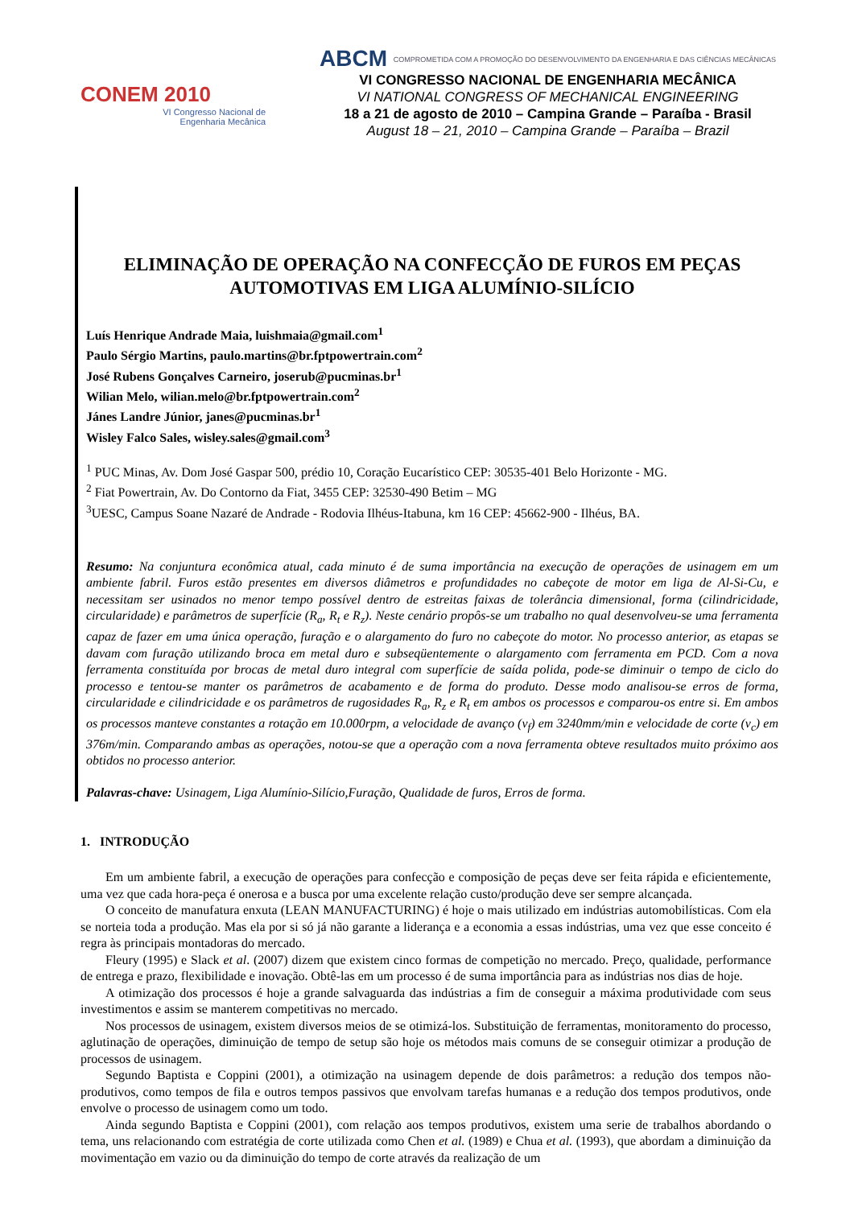CONEM 2010
VI Congresso Nacional de
Engenharia Mecânica
ABCM COMPROMETIDA COM A PROMOÇÃO DO DESENVOLVIMENTO DA ENGENHARIA E DAS CIÊNCIAS MECÂNICAS
VI CONGRESSO NACIONAL DE ENGENHARIA MECÂNICA
VI NATIONAL CONGRESS OF MECHANICAL ENGINEERING
18 a 21 de agosto de 2010 – Campina Grande – Paraíba - Brasil
August 18 – 21, 2010 – Campina Grande – Paraíba – Brazil
ELIMINAÇÃO DE OPERAÇÃO NA CONFECÇÃO DE FUROS EM PEÇAS AUTOMOTIVAS EM LIGA ALUMÍNIO-SILÍCIO
Luís Henrique Andrade Maia, luishmaia@gmail.com<sup>1</sup>
Paulo Sérgio Martins, paulo.martins@br.fptpowertrain.com<sup>2</sup>
José Rubens Gonçalves Carneiro, joserub@pucminas.br<sup>1</sup>
Wilian Melo, wilian.melo@br.fptpowertrain.com<sup>2</sup>
Jánes Landre Júnior, janes@pucminas.br<sup>1</sup>
Wisley Falco Sales, wisley.sales@gmail.com<sup>3</sup>
<sup>1</sup> PUC Minas, Av. Dom José Gaspar 500, prédio 10, Coração Eucarístico CEP: 30535-401 Belo Horizonte - MG.
<sup>2</sup> Fiat Powertrain, Av. Do Contorno da Fiat, 3455 CEP: 32530-490 Betim – MG
<sup>3</sup> UESC, Campus Soane Nazaré de Andrade - Rodovia Ilhéus-Itabuna, km 16 CEP: 45662-900 - Ilhéus, BA.
Resumo: Na conjuntura econômica atual, cada minuto é de suma importância na execução de operações de usinagem em um ambiente fabril. Furos estão presentes em diversos diâmetros e profundidades no cabeçote de motor em liga de Al-Si-Cu, e necessitam ser usinados no menor tempo possível dentro de estreitas faixas de tolerância dimensional, forma (cilindricidade, circularidade) e parâmetros de superfície (R<sub>a</sub>, R<sub>t</sub> e R<sub>z</sub>). Neste cenário propôs-se um trabalho no qual desenvolveu-se uma ferramenta capaz de fazer em uma única operação, furação e o alargamento do furo no cabeçote do motor. No processo anterior, as etapas se davam com furação utilizando broca em metal duro e subseqüentemente o alargamento com ferramenta em PCD. Com a nova ferramenta constituída por brocas de metal duro integral com superfície de saída polida, pode-se diminuir o tempo de ciclo do processo e tentou-se manter os parâmetros de acabamento e de forma do produto. Desse modo analisou-se erros de forma, circularidade e cilindricidade e os parâmetros de rugosidades R<sub>a</sub>, R<sub>z</sub> e R<sub>t</sub> em ambos os processos e comparou-os entre si. Em ambos os processos manteve constantes a rotação em 10.000rpm, a velocidade de avanço (v<sub>f</sub>) em 3240mm/min e velocidade de corte (v<sub>c</sub>) em 376m/min. Comparando ambas as operações, notou-se que a operação com a nova ferramenta obteve resultados muito próximo aos obtidos no processo anterior.
Palavras-chave: Usinagem, Liga Alumínio-Silício,Furação, Qualidade de furos, Erros de forma.
1. INTRODUÇÃO
Em um ambiente fabril, a execução de operações para confecção e composição de peças deve ser feita rápida e eficientemente, uma vez que cada hora-peça é onerosa e a busca por uma excelente relação custo/produção deve ser sempre alcançada.
O conceito de manufatura enxuta (LEAN MANUFACTURING) é hoje o mais utilizado em indústrias automobilísticas. Com ela se norteia toda a produção. Mas ela por si só já não garante a liderança e a economia a essas indústrias, uma vez que esse conceito é regra às principais montadoras do mercado.
Fleury (1995) e Slack et al. (2007) dizem que existem cinco formas de competição no mercado. Preço, qualidade, performance de entrega e prazo, flexibilidade e inovação. Obtê-las em um processo é de suma importância para as indústrias nos dias de hoje.
A otimização dos processos é hoje a grande salvaguarda das indústrias a fim de conseguir a máxima produtividade com seus investimentos e assim se manterem competitivas no mercado.
Nos processos de usinagem, existem diversos meios de se otimizá-los. Substituição de ferramentas, monitoramento do processo, aglutinação de operações, diminuição de tempo de setup são hoje os métodos mais comuns de se conseguir otimizar a produção de processos de usinagem.
Segundo Baptista e Coppini (2001), a otimização na usinagem depende de dois parâmetros: a redução dos tempos não-produtivos, como tempos de fila e outros tempos passivos que envolvam tarefas humanas e a redução dos tempos produtivos, onde envolve o processo de usinagem como um todo.
Ainda segundo Baptista e Coppini (2001), com relação aos tempos produtivos, existem uma serie de trabalhos abordando o tema, uns relacionando com estratégia de corte utilizada como Chen et al. (1989) e Chua et al. (1993), que abordam a diminuição da movimentação em vazio ou da diminuição do tempo de corte através da realização de um